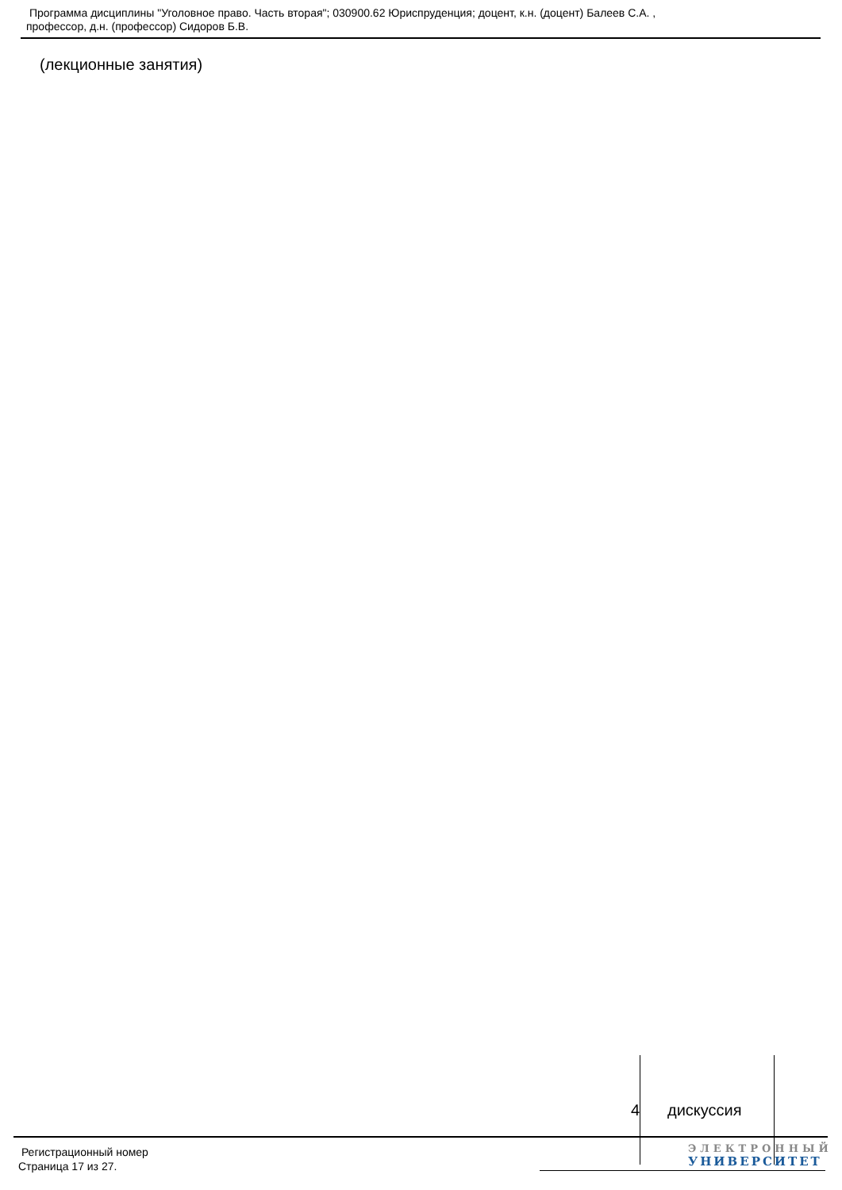Программа дисциплины "Уголовное право. Часть вторая"; 030900.62 Юриспруденция; доцент, к.н. (доцент) Балеев С.А. ,
профессор, д.н. (профессор) Сидоров Б.В.
(лекционные занятия)
4 дискуссия
Регистрационный номер
Страница 17 из 27.
ЭЛЕКТРОННЫЙ
УНИВЕРСИТЕТ